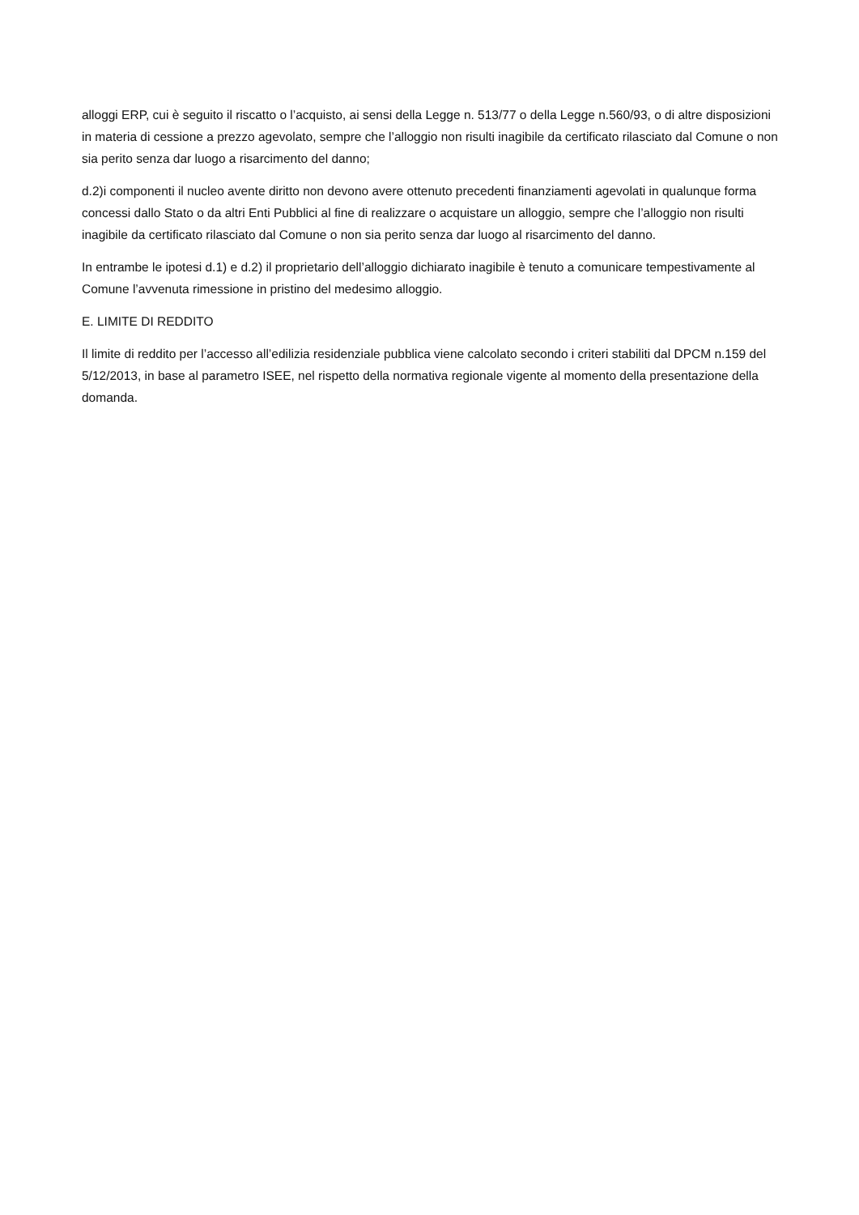alloggi ERP, cui è seguito il riscatto o l’acquisto, ai sensi della Legge n. 513/77 o della Legge n.560/93, o di altre disposizioni in materia di cessione a prezzo agevolato, sempre che l’alloggio non risulti inagibile da certificato rilasciato dal Comune o non sia perito senza dar luogo a risarcimento del danno;
d.2)i componenti il nucleo avente diritto non devono avere ottenuto precedenti finanziamenti agevolati in qualunque forma concessi dallo Stato o da altri Enti Pubblici al fine di realizzare o acquistare un alloggio, sempre che l’alloggio non risulti inagibile da certificato rilasciato dal Comune o non sia perito senza dar luogo al risarcimento del danno.
In entrambe le ipotesi d.1) e d.2) il proprietario dell’alloggio dichiarato inagibile è tenuto a comunicare tempestivamente al Comune l’avvenuta rimessione in pristino del medesimo alloggio.
E. LIMITE DI REDDITO
Il limite di reddito per l’accesso all’edilizia residenziale pubblica viene calcolato secondo i criteri stabiliti dal DPCM n.159 del 5/12/2013, in base al parametro ISEE, nel rispetto della normativa regionale vigente al momento della presentazione della domanda.